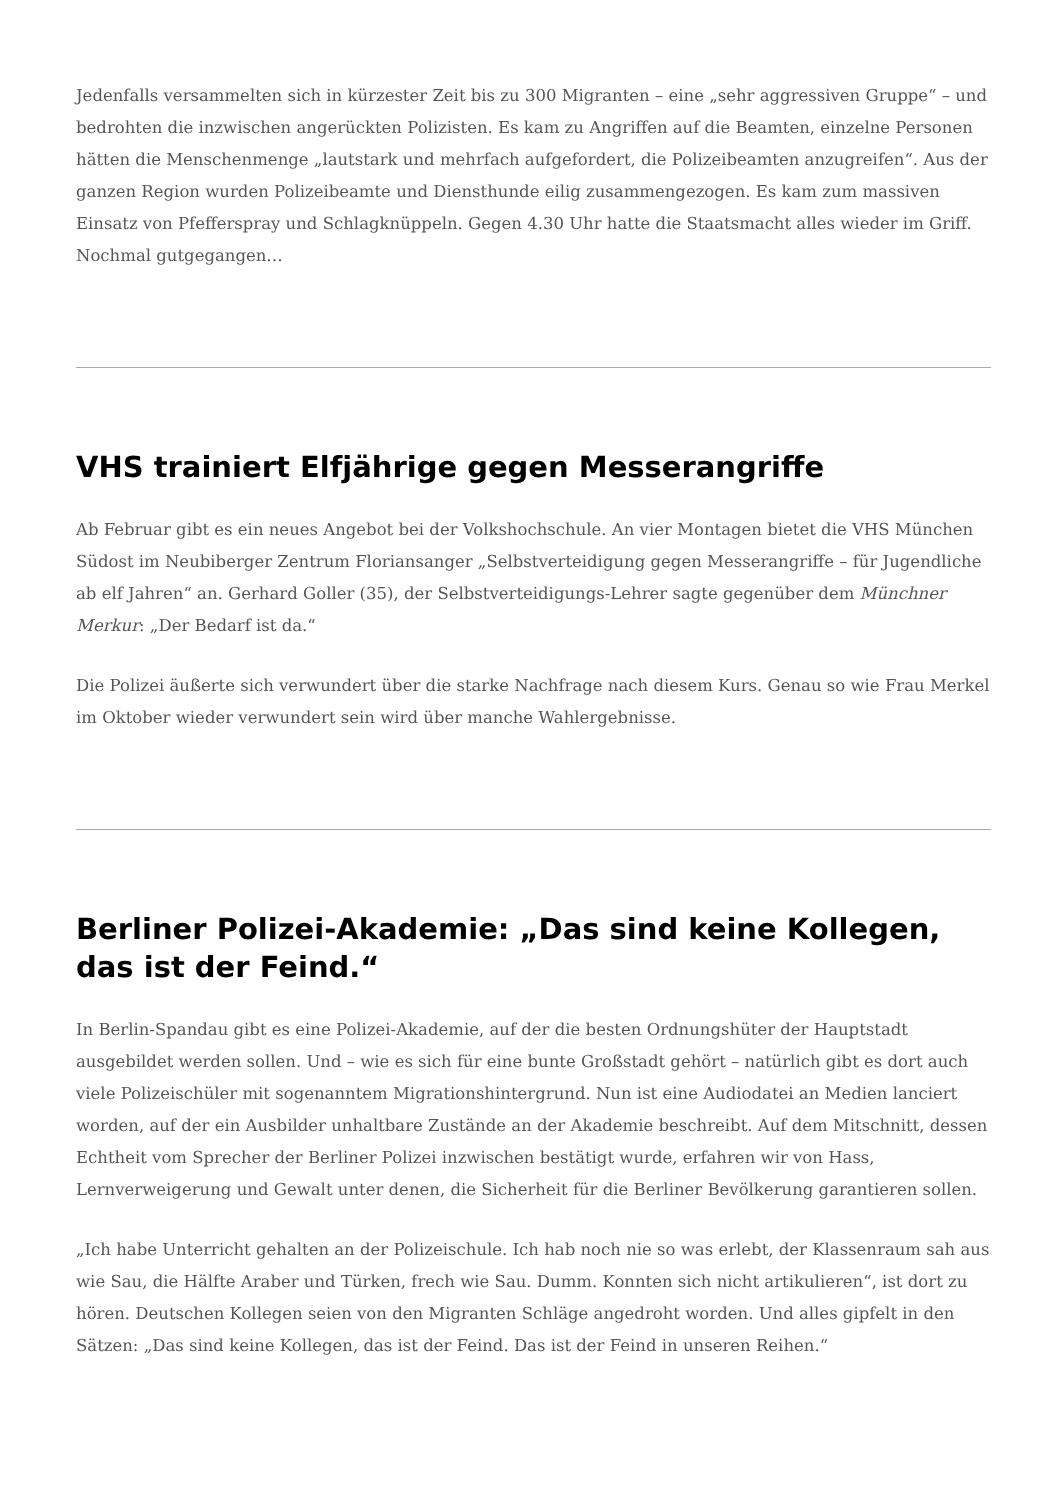Jedenfalls versammelten sich in kürzester Zeit bis zu 300 Migranten – eine „sehr aggressiven Gruppe“ – und bedrohten die inzwischen angerückten Polizisten. Es kam zu Angriffen auf die Beamten, einzelne Personen hätten die Menschenmenge „lautstark und mehrfach aufgefordert, die Polizeibeamten anzugreifen“. Aus der ganzen Region wurden Polizeibeamte und Diensthunde eilig zusammengezogen. Es kam zum massiven Einsatz von Pfefferspray und Schlagknüppeln. Gegen 4.30 Uhr hatte die Staatsmacht alles wieder im Griff. Nochmal gutgegangen…
VHS trainiert Elfjährige gegen Messerangriffe
Ab Februar gibt es ein neues Angebot bei der Volkshochschule. An vier Montagen bietet die VHS München Südost im Neubiberger Zentrum Floriansanger „Selbstverteidigung gegen Messerangriffe – für Jugendliche ab elf Jahren“ an. Gerhard Goller (35), der Selbstverteidigungs-Lehrer sagte gegenüber dem Münchner Merkur: „Der Bedarf ist da.“
Die Polizei äußerte sich verwundert über die starke Nachfrage nach diesem Kurs. Genau so wie Frau Merkel im Oktober wieder verwundert sein wird über manche Wahlergebnisse.
Berliner Polizei-Akademie: „Das sind keine Kollegen, das ist der Feind.“
In Berlin-Spandau gibt es eine Polizei-Akademie, auf der die besten Ordnungshüter der Hauptstadt ausgebildet werden sollen. Und – wie es sich für eine bunte Großstadt gehört – natürlich gibt es dort auch viele Polizeischüler mit sogenanntem Migrationshintergrund. Nun ist eine Audiodatei an Medien lanciert worden, auf der ein Ausbilder unhaltbare Zustände an der Akademie beschreibt. Auf dem Mitschnitt, dessen Echtheit vom Sprecher der Berliner Polizei inzwischen bestätigt wurde, erfahren wir von Hass, Lernverweigerung und Gewalt unter denen, die Sicherheit für die Berliner Bevölkerung garantieren sollen.
„Ich habe Unterricht gehalten an der Polizeischule. Ich hab noch nie so was erlebt, der Klassenraum sah aus wie Sau, die Hälfte Araber und Türken, frech wie Sau. Dumm. Konnten sich nicht artikulieren“, ist dort zu hören. Deutschen Kollegen seien von den Migranten Schläge angedroht worden. Und alles gipfelt in den Sätzen: „Das sind keine Kollegen, das ist der Feind. Das ist der Feind in unseren Reihen.“